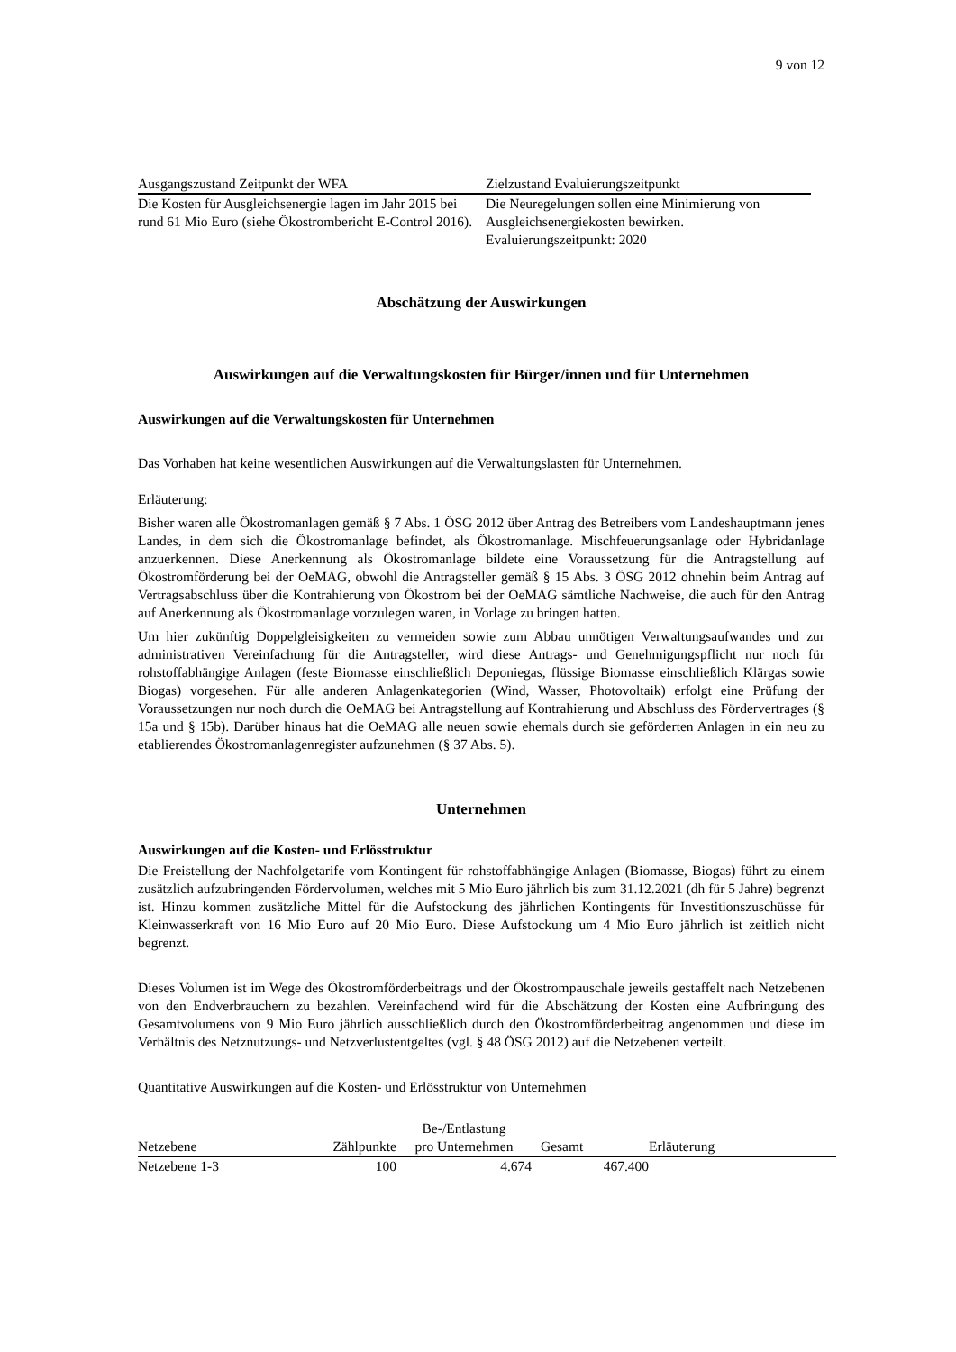9 von 12
| Ausgangszustand Zeitpunkt der WFA | Zielzustand Evaluierungszeitpunkt |
| --- | --- |
| Die Kosten für Ausgleichsenergie lagen im Jahr 2015 bei rund 61 Mio Euro (siehe Ökostrombericht E-Control 2016). | Die Neuregelungen sollen eine Minimierung von Ausgleichsenergiekosten bewirken. Evaluierungszeitpunkt: 2020 |
Abschätzung der Auswirkungen
Auswirkungen auf die Verwaltungskosten für Bürger/innen und für Unternehmen
Auswirkungen auf die Verwaltungskosten für Unternehmen
Das Vorhaben hat keine wesentlichen Auswirkungen auf die Verwaltungslasten für Unternehmen.
Erläuterung:
Bisher waren alle Ökostromanlagen gemäß § 7 Abs. 1 ÖSG 2012 über Antrag des Betreibers vom Landeshauptmann jenes Landes, in dem sich die Ökostromanlage befindet, als Ökostromanlage. Mischfeuerungsanlage oder Hybridanlage anzuerkennen. Diese Anerkennung als Ökostromanlage bildete eine Voraussetzung für die Antragstellung auf Ökostromförderung bei der OeMAG, obwohl die Antragsteller gemäß § 15 Abs. 3 ÖSG 2012 ohnehin beim Antrag auf Vertragsabschluss über die Kontrahierung von Ökostrom bei der OeMAG sämtliche Nachweise, die auch für den Antrag auf Anerkennung als Ökostromanlage vorzulegen waren, in Vorlage zu bringen hatten.
Um hier zukünftig Doppelgleisigkeiten zu vermeiden sowie zum Abbau unnötigen Verwaltungsaufwandes und zur administrativen Vereinfachung für die Antragsteller, wird diese Antrags- und Genehmigungspflicht nur noch für rohstoffabhängige Anlagen (feste Biomasse einschließlich Deponiegas, flüssige Biomasse einschließlich Klärgas sowie Biogas) vorgesehen. Für alle anderen Anlagenkategorien (Wind, Wasser, Photovoltaik) erfolgt eine Prüfung der Voraussetzungen nur noch durch die OeMAG bei Antragstellung auf Kontrahierung und Abschluss des Fördervertrages (§ 15a und § 15b). Darüber hinaus hat die OeMAG alle neuen sowie ehemals durch sie geförderten Anlagen in ein neu zu etablierendes Ökostromanlagenregister aufzunehmen (§ 37 Abs. 5).
Unternehmen
Auswirkungen auf die Kosten- und Erlösstruktur
Die Freistellung der Nachfolgetarife vom Kontingent für rohstoffabhängige Anlagen (Biomasse, Biogas) führt zu einem zusätzlich aufzubringenden Fördervolumen, welches mit 5 Mio Euro jährlich bis zum 31.12.2021 (dh für 5 Jahre) begrenzt ist. Hinzu kommen zusätzliche Mittel für die Aufstockung des jährlichen Kontingents für Investitionszuschüsse für Kleinwasserkraft von 16 Mio Euro auf 20 Mio Euro. Diese Aufstockung um 4 Mio Euro jährlich ist zeitlich nicht begrenzt.
Dieses Volumen ist im Wege des Ökostromförderbeitrags und der Ökostrompauschale jeweils gestaffelt nach Netzebenen von den Endverbrauchern zu bezahlen. Vereinfachend wird für die Abschätzung der Kosten eine Aufbringung des Gesamtvolumens von 9 Mio Euro jährlich ausschließlich durch den Ökostromförderbeitrag angenommen und diese im Verhältnis des Netznutzungs- und Netzverlustentgeltes (vgl. § 48 ÖSG 2012) auf die Netzebenen verteilt.
Quantitative Auswirkungen auf die Kosten- und Erlösstruktur von Unternehmen
| Netzebene | Zählpunkte | Be-/Entlastung pro Unternehmen | Gesamt | Erläuterung |
| --- | --- | --- | --- | --- |
| Netzebene 1-3 | 100 | 4.674 | 467.400 | |